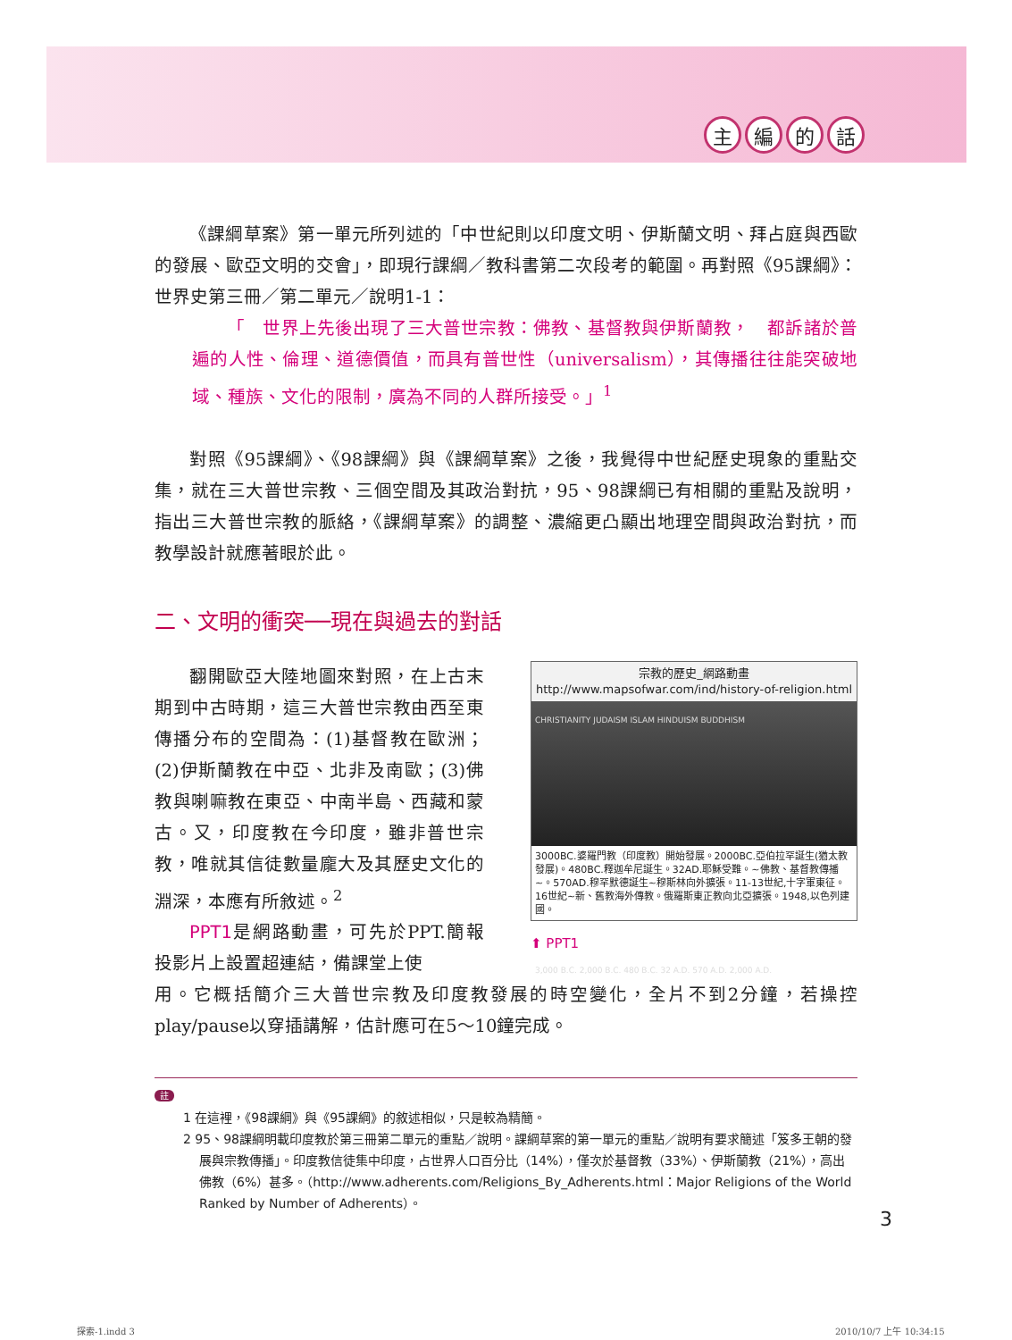主編的話
《課綱草案》第一單元所列述的「中世紀則以印度文明、伊斯蘭文明、拜占庭與西歐的發展、歐亞文明的交會」，即現行課綱／教科書第二次段考的範圍。再對照《95課綱》：世界史第三冊／第二單元／說明1-1：
「　世界上先後出現了三大普世宗教：佛教、基督教與伊斯蘭教，　都訴諸於普遍的人性、倫理、道德價值，而具有普世性（universalism），其傳播往往能突破地域、種族、文化的限制，廣為不同的人群所接受。」<sup>1</sup>
對照《95課綱》、《98課綱》與《課綱草案》之後，我覺得中世紀歷史現象的重點交集，就在三大普世宗教、三個空間及其政治對抗，95、98課綱已有相關的重點及說明，指出三大普世宗教的脈絡，《課綱草案》的調整、濃縮更凸顯出地理空間與政治對抗，而教學設計就應著眼於此。
二、文明的衝突──現在與過去的對話
翻開歐亞大陸地圖來對照，在上古末期到中古時期，這三大普世宗教由西至東傳播分布的空間為：(1)基督教在歐洲；(2)伊斯蘭教在中亞、北非及南歐；(3)佛教與喇嘛教在東亞、中南半島、西藏和蒙古。又，印度教在今印度，雖非普世宗教，唯就其信徒數量龐大及其歷史文化的淵深，本應有所敘述。<sup>2</sup>
PPT1是網路動畫，可先於PPT.簡報投影片上設置超連結，備課堂上使
宗教的歷史_網路動畫
http://www.mapsofwar.com/ind/history-of-religion.html
CHRISTIANITY JUDAISM ISLAM HINDUISM BUDDHISM
3,000 B.C. 2,000 B.C. 480 B.C. 32 A.D. 570 A.D. 2,000 A.D.
3000BC.婆羅門教（印度教）開始發展。2000BC.亞伯拉罕誕生(猶太教發展)。480BC.釋迦牟尼誕生。32AD.耶穌受難。~佛教、基督教傳播~。570AD.穆罕默德誕生~穆斯林向外擴張。11-13世紀,十字軍東征。16世紀~新、舊教海外傳教。俄羅斯東正教向北亞擴張。1948,以色列建國。
⬆ PPT1
用。它概括簡介三大普世宗教及印度教發展的時空變化，全片不到2分鐘，若操控play/pause以穿插講解，估計應可在5～10鐘完成。
註
1 在這裡，《98課綱》與《95課綱》的敘述相似，只是較為精簡。
2 95、98課綱明載印度教於第三冊第二單元的重點／說明。課綱草案的第一單元的重點／說明有要求簡述「笈多王朝的發展與宗教傳播」。印度教信徒集中印度，占世界人口百分比（14%），僅次於基督教（33%）、伊斯蘭教（21%），高出佛教（6%）甚多。（http://www.adherents.com/Religions_By_Adherents.html：Major Religions of the World Ranked by Number of Adherents）。
3
探索-1.indd 3 2010/10/7 上午 10:34:15